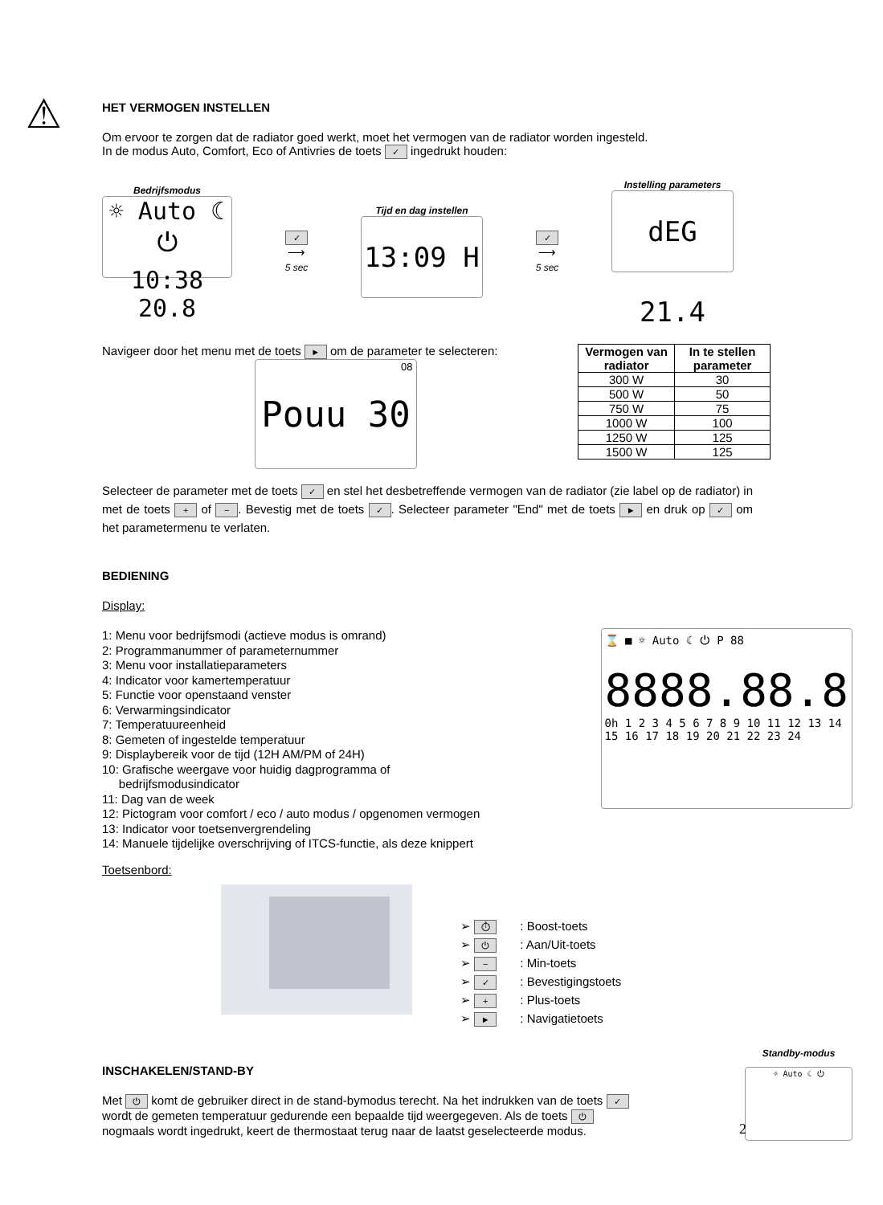⚠
HET VERMOGEN INSTELLEN
Om ervoor te zorgen dat de radiator goed werkt, moet het vermogen van de radiator worden ingesteld.
In de modus Auto, Comfort, Eco of Antivries de toets ✓ ingedrukt houden:
Bedrijfsmodus
☼ Auto ☾ ⏻
10:38 20.8
✓
⟶
5 sec
Tijd en dag instellen
13:09 H
✓
⟶
5 sec
Instelling parameters
dEG 21.4
Navigeer door het menu met de toets ► om de parameter te selecteren:
Pouu 30
08
| Vermogen van radiator | In te stellen parameter |
| --- | --- |
| 300 W | 30 |
| 500 W | 50 |
| 750 W | 75 |
| 1000 W | 100 |
| 1250 W | 125 |
| 1500 W | 125 |
Selecteer de parameter met de toets ✓ en stel het desbetreffende vermogen van de radiator (zie label op de radiator) in met de toets + of −. Bevestig met de toets ✓. Selecteer parameter "End" met de toets ► en druk op ✓ om het parametermenu te verlaten.
BEDIENING
Display:
1: Menu voor bedrijfsmodi (actieve modus is omrand)
2: Programmanummer of parameternummer
3: Menu voor installatieparameters
4: Indicator voor kamertemperatuur
5: Functie voor openstaand venster
6: Verwarmingsindicator
7: Temperatuureenheid
8: Gemeten of ingestelde temperatuur
9: Displaybereik voor de tijd (12H AM/PM of 24H)
10: Grafische weergave voor huidig dagprogramma of
bedrijfsmodusindicator
11: Dag van de week
12: Pictogram voor comfort / eco / auto modus / opgenomen vermogen
13: Indicator voor toetsenvergrendeling
14: Manuele tijdelijke overschrijving of ITCS-functie, als deze knippert
⌛ ■ ☼ Auto ☾ ⏻ P 88
8888.88.8
0h 1 2 3 4 5 6 7 8 9 10 11 12 13 14 15 16 17 18 19 20 21 22 23 24
Toetsenbord:
➢ ⏱ : Boost-toets
➢ ⏻ : Aan/Uit-toets
➢ − : Min-toets
➢ ✓ : Bevestigingstoets
➢ + : Plus-toets
➢ ► : Navigatietoets
INSCHAKELEN/STAND-BY
Met ⏻ komt de gebruiker direct in de stand-bymodus terecht. Na het indrukken van de toets ✓ wordt de gemeten temperatuur gedurende een bepaalde tijd weergegeven. Als de toets ⏻ nogmaals wordt ingedrukt, keert de thermostaat terug naar de laatst geselecteerde modus.
Standby-modus
☼ Auto ☾ ⏻
2